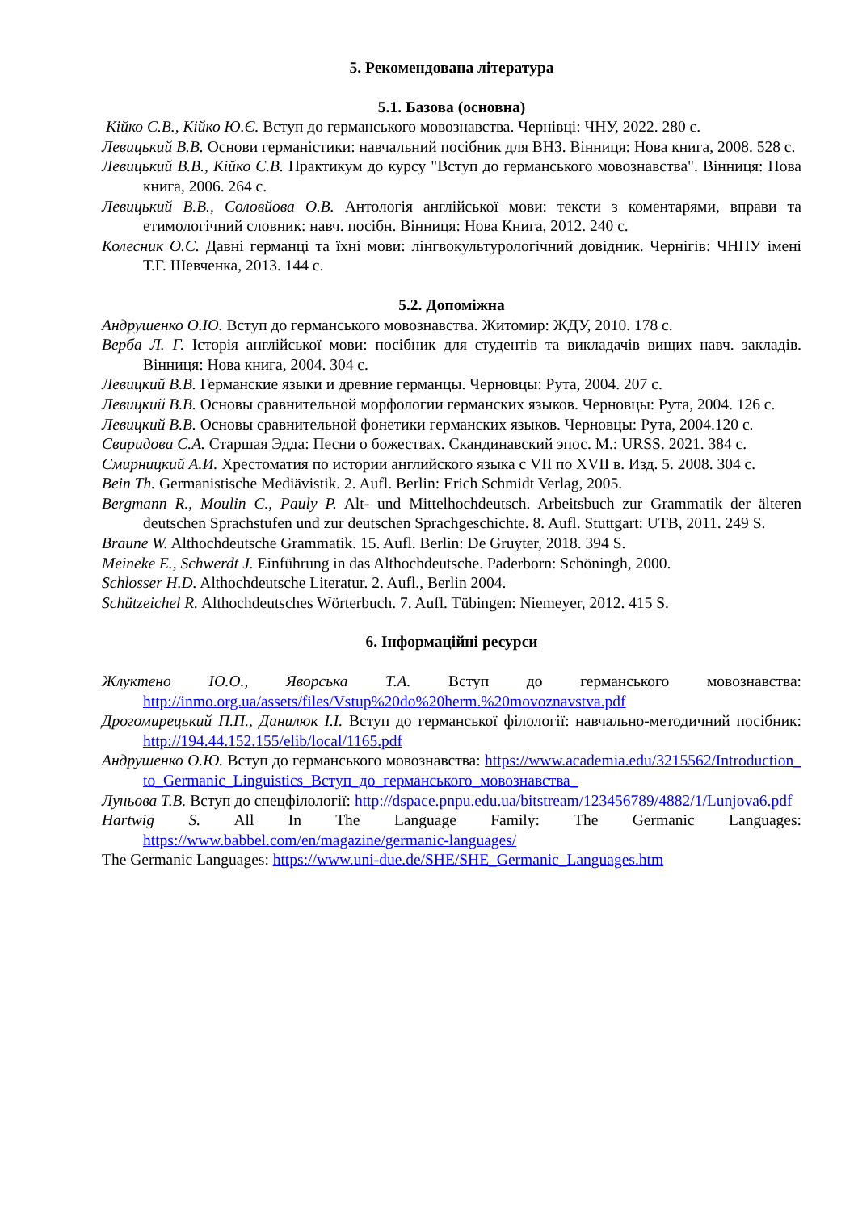5. Рекомендована література
5.1. Базова (основна)
Кійко С.В., Кійко Ю.Є. Вступ до германського мовознавства. Чернівці: ЧНУ, 2022. 280 с.
Левицький В.В. Основи германістики: навчальний посібник для ВНЗ. Вінниця: Нова книга, 2008. 528 с.
Левицький В.В., Кійко С.В. Практикум до курсу "Вступ до германського мовознавства". Вінниця: Нова книга, 2006. 264 с.
Левицький В.В., Соловйова О.В. Антологія англійської мови: тексти з коментарями, вправи та етимологічний словник: навч. посібн. Вінниця: Нова Книга, 2012. 240 с.
Колесник О.С. Давні германці та їхні мови: лінгвокультурологічний довідник. Чернігів: ЧНПУ імені Т.Г. Шевченка, 2013. 144 с.
5.2. Допоміжна
Андрушенко О.Ю. Вступ до германського мовознавства. Житомир: ЖДУ, 2010. 178 с.
Верба Л. Г. Історія англійської мови: посібник для студентів та викладачів вищих навч. закладів. Вінниця: Нова книга, 2004. 304 с.
Левицкий В.В. Германские языки и древние германцы. Черновцы: Рута, 2004. 207 с.
Левицкий В.В. Основы сравнительной морфологии германских языков. Черновцы: Рута, 2004. 126 с.
Левицкий В.В. Основы сравнительной фонетики германских языков. Черновцы: Рута, 2004.120 с.
Свиридова С.А. Старшая Эдда: Песни о божествах. Скандинавский эпос. М.: URSS. 2021. 384 с.
Смирницкий А.И. Хрестоматия по истории английского языка с VII по XVII в. Изд. 5. 2008. 304 с.
Bein Th. Germanistische Mediävistik. 2. Aufl. Berlin: Erich Schmidt Verlag, 2005.
Bergmann R., Moulin C., Pauly P. Alt- und Mittelhochdeutsch. Arbeitsbuch zur Grammatik der älteren deutschen Sprachstufen und zur deutschen Sprachgeschichte. 8. Aufl. Stuttgart: UTB, 2011. 249 S.
Braune W. Althochdeutsche Grammatik. 15. Aufl. Berlin: De Gruyter, 2018. 394 S.
Meineke E., Schwerdt J. Einführung in das Althochdeutsche. Paderborn: Schöningh, 2000.
Schlosser H.D. Althochdeutsche Literatur. 2. Aufl., Berlin 2004.
Schützeichel R. Althochdeutsches Wörterbuch. 7. Aufl. Tübingen: Niemeyer, 2012. 415 S.
6. Інформаційні ресурси
Жлуктено Ю.О., Яворська Т.А. Вступ до германського мовознавства: http://inmo.org.ua/assets/files/Vstup%20do%20herm.%20movoznavstva.pdf
Дрогомирецький П.П., Данилюк І.І. Вступ до германської філології: навчально-методичний посібник: http://194.44.152.155/elib/local/1165.pdf
Андрушенко О.Ю. Вступ до германського мовознавства: https://www.academia.edu/3215562/Introduction_to_Germanic_Linguistics_Вступ_до_германського_мовознавства_
Луньова Т.В. Вступ до спецфілології: http://dspace.pnpu.edu.ua/bitstream/123456789/4882/1/Lunjova6.pdf
Hartwig S. All In The Language Family: The Germanic Languages: https://www.babbel.com/en/magazine/germanic-languages/
The Germanic Languages: https://www.uni-due.de/SHE/SHE_Germanic_Languages.htm